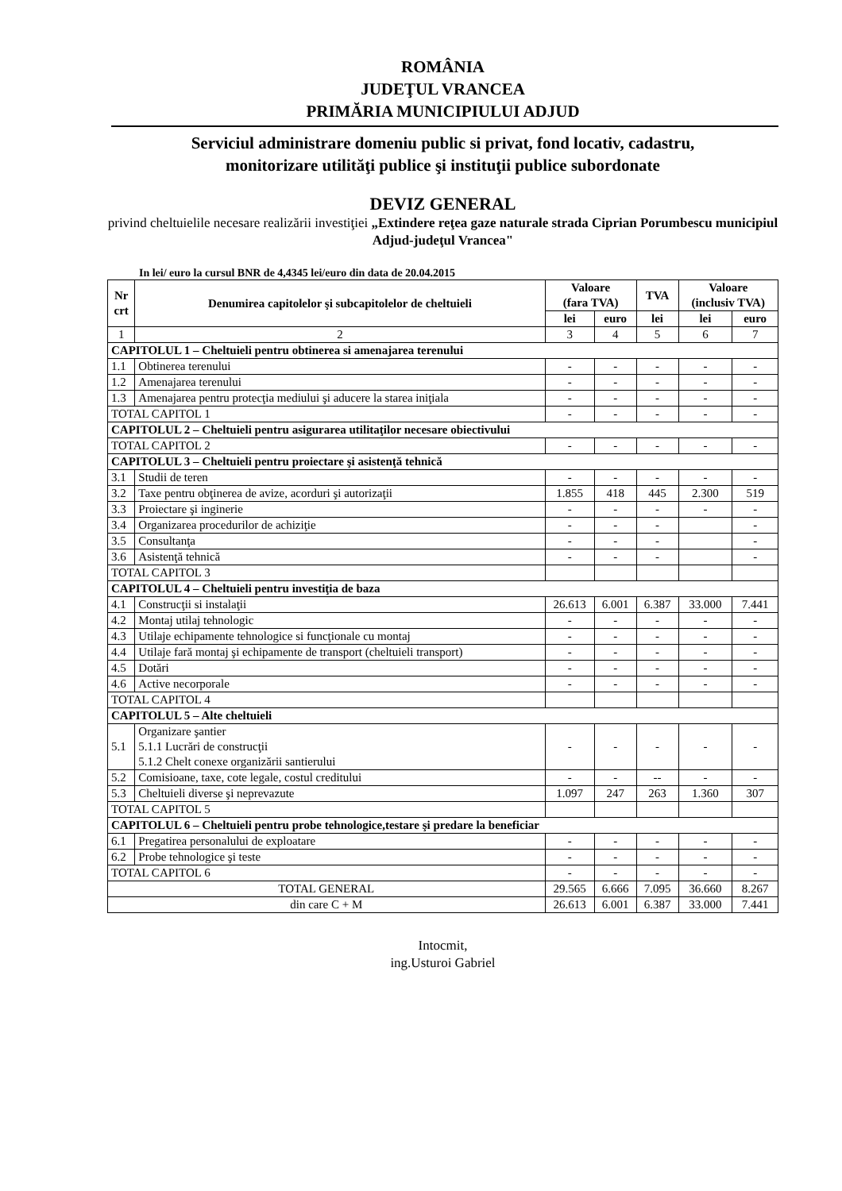ROMÂNIA
JUDEŢUL VRANCEA
PRIMĂRIA MUNICIPIULUI ADJUD
Serviciul administrare domeniu public si privat, fond locativ, cadastru,
monitorizare utilităţi publice şi instituţii publice subordonate
DEVIZ GENERAL
privind cheltuielile necesare realizării investiţiei „Extindere reţea gaze naturale strada Ciprian Porumbescu municipiul Adjud-judeţul Vrancea"
In lei/ euro la cursul BNR de 4,4345 lei/euro din data de 20.04.2015
| Nr crt | Denumirea capitolelor şi subcapitolelor de cheltuieli | Valoare (fara TVA) | | TVA | Valoare (inclusiv TVA) | |
| --- | --- | --- | --- | --- | --- | --- |
| | | lei | euro | lei | lei | euro |
| 1 | 2 | 3 | 4 | 5 | 6 | 7 |
| CAPITOLUL 1 – Cheltuieli pentru obtinerea si amenajarea terenului | | | | | | |
| 1.1 | Obtinerea terenului | - | - | - | - | - |
| 1.2 | Amenajarea terenului | - | - | - | - | - |
| 1.3 | Amenajarea pentru protecţia mediului şi aducere la starea iniţiala | - | - | - | - | - |
| TOTAL CAPITOL 1 | | - | - | - | - | - |
| CAPITOLUL 2 – Cheltuieli pentru asigurarea utilitaţilor necesare obiectivului | | | | | | |
| TOTAL CAPITOL 2 | | - | - | - | - | - |
| CAPITOLUL 3 – Cheltuieli pentru proiectare şi asistenţă tehnică | | | | | | |
| 3.1 | Studii de teren | - | - | - | - | - |
| 3.2 | Taxe pentru obţinerea de avize, acorduri şi autorizaţii | 1.855 | 418 | 445 | 2.300 | 519 |
| 3.3 | Proiectare şi inginerie | - | - | - | - | - |
| 3.4 | Organizarea procedurilor de achiziţie | - | - | - | | - |
| 3.5 | Consultanţa | - | - | - | | - |
| 3.6 | Asistenţă tehnică | - | - | - | | - |
| TOTAL CAPITOL 3 | | | | | | |
| CAPITOLUL 4 – Cheltuieli pentru investiţia de baza | | | | | | |
| 4.1 | Construcţii si instalaţii | 26.613 | 6.001 | 6.387 | 33.000 | 7.441 |
| 4.2 | Montaj utilaj tehnologic | - | - | - | - | - |
| 4.3 | Utilaje echipamente tehnologice si funcţionale cu montaj | - | - | - | - | - |
| 4.4 | Utilaje fară montaj şi echipamente de transport (cheltuieli transport) | - | - | - | - | - |
| 4.5 | Dotări | - | - | - | - | - |
| 4.6 | Active necorporale | - | - | - | - | - |
| TOTAL CAPITOL 4 | | | | | | |
| CAPITOLUL 5 – Alte cheltuieli | | | | | | |
| 5.1 | Organizare şantier 5.1.1 Lucrări de construcţii 5.1.2 Chelt conexe organizării santierului | - | - | - | - | - |
| 5.2 | Comisioane, taxe, cote legale, costul creditului | - | - | -- | - | - |
| 5.3 | Cheltuieli diverse şi neprevazute | 1.097 | 247 | 263 | 1.360 | 307 |
| TOTAL CAPITOL 5 | | | | | | |
| CAPITOLUL 6 – Cheltuieli pentru probe tehnologice,testare şi predare la beneficiar | | | | | | |
| 6.1 | Pregatirea personalului de exploatare | - | - | - | - | - |
| 6.2 | Probe tehnologice şi teste | - | - | - | - | - |
| TOTAL CAPITOL 6 | | - | - | - | - | - |
| TOTAL GENERAL | | 29.565 | 6.666 | 7.095 | 36.660 | 8.267 |
| din care C + M | | 26.613 | 6.001 | 6.387 | 33.000 | 7.441 |
Intocmit,
ing.Usturoi Gabriel